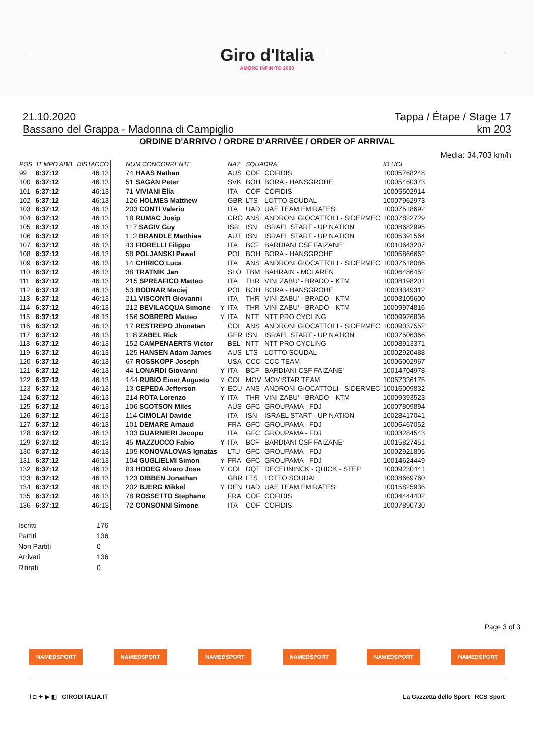Giro d'Italia
AMORE INFINITO 2020
21.10.2020 Tappa / Étape / Stage 17
Bassano del Grappa - Madonna di Campiglio km 203
ORDINE D'ARRIVO / ORDRE D'ARRIVÉE / ORDER OF ARRIVAL
Media: 34,703 km/h
| POS | TEMPO ABB. | DISTACCO | NUM CONCORRENTE | | NAZ | SQUADRA | | ID UCI |
| --- | --- | --- | --- | --- | --- | --- | --- | --- |
| 99 | 6:37:12 | 46:13 | 74 HAAS Nathan | | AUS | COF | COFIDIS | 10005768248 |
| 100 | 6:37:12 | 46:13 | 51 SAGAN Peter | | SVK | BOH | BORA - HANSGROHE | 10005460373 |
| 101 | 6:37:12 | 46:13 | 71 VIVIANI Elia | | ITA | COF | COFIDIS | 10005502914 |
| 102 | 6:37:12 | 46:13 | 126 HOLMES Matthew | | GBR | LTS | LOTTO SOUDAL | 10007962973 |
| 103 | 6:37:12 | 46:13 | 203 CONTI Valerio | | ITA | UAD | UAE TEAM EMIRATES | 10007518692 |
| 104 | 6:37:12 | 46:13 | 18 RUMAC Josip | | CRO | ANS | ANDRONI GIOCATTOLI - SIDERMEC | 10007822729 |
| 105 | 6:37:12 | 46:13 | 117 SAGIV Guy | | ISR | ISN | ISRAEL START - UP NATION | 10008682995 |
| 106 | 6:37:12 | 46:13 | 112 BRANDLE Matthias | | AUT | ISN | ISRAEL START - UP NATION | 10005391564 |
| 107 | 6:37:12 | 46:13 | 43 FIORELLI Filippo | | ITA | BCF | BARDIANI CSF FAIZANE' | 10010643207 |
| 108 | 6:37:12 | 46:13 | 58 POLJANSKI Pawel | | POL | BOH | BORA - HANSGROHE | 10005866662 |
| 109 | 6:37:12 | 46:13 | 14 CHIRICO Luca | | ITA | ANS | ANDRONI GIOCATTOLI - SIDERMEC | 10007518086 |
| 110 | 6:37:12 | 46:13 | 38 TRATNIK Jan | | SLO | TBM | BAHRAIN - MCLAREN | 10006486452 |
| 111 | 6:37:12 | 46:13 | 215 SPREAFICO Matteo | | ITA | THR | VINI ZABU' - BRADO - KTM | 10008198201 |
| 112 | 6:37:12 | 46:13 | 53 BODNAR Maciej | | POL | BOH | BORA - HANSGROHE | 10003349312 |
| 113 | 6:37:12 | 46:13 | 211 VISCONTI Giovanni | | ITA | THR | VINI ZABU' - BRADO - KTM | 10003105600 |
| 114 | 6:37:12 | 46:13 | 212 BEVILACQUA Simone | Y | ITA | THR | VINI ZABU' - BRADO - KTM | 10009974816 |
| 115 | 6:37:12 | 46:13 | 156 SOBRERO Matteo | Y | ITA | NTT | NTT PRO CYCLING | 10009976836 |
| 116 | 6:37:12 | 46:13 | 17 RESTREPO Jhonatan | | COL | ANS | ANDRONI GIOCATTOLI - SIDERMEC | 10009037552 |
| 117 | 6:37:12 | 46:13 | 118 ZABEL Rick | | GER | ISN | ISRAEL START - UP NATION | 10007506366 |
| 118 | 6:37:12 | 46:13 | 152 CAMPENAERTS Victor | | BEL | NTT | NTT PRO CYCLING | 10008913371 |
| 119 | 6:37:12 | 46:13 | 125 HANSEN Adam James | | AUS | LTS | LOTTO SOUDAL | 10002920488 |
| 120 | 6:37:12 | 46:13 | 67 ROSSKOPF Joseph | | USA | CCC | CCC TEAM | 10006002967 |
| 121 | 6:37:12 | 46:13 | 44 LONARDI Giovanni | Y | ITA | BCF | BARDIANI CSF FAIZANE' | 10014704978 |
| 122 | 6:37:12 | 46:13 | 144 RUBIO Einer Augusto | Y | COL | MOV | MOVISTAR TEAM | 10057336175 |
| 123 | 6:37:12 | 46:13 | 13 CEPEDA Jefferson | Y | ECU | ANS | ANDRONI GIOCATTOLI - SIDERMEC | 10016009832 |
| 124 | 6:37:12 | 46:13 | 214 ROTA Lorenzo | Y | ITA | THR | VINI ZABU' - BRADO - KTM | 10009393523 |
| 125 | 6:37:12 | 46:13 | 106 SCOTSON Miles | | AUS | GFC | GROUPAMA - FDJ | 10007809894 |
| 126 | 6:37:12 | 46:13 | 114 CIMOLAI Davide | | ITA | ISN | ISRAEL START - UP NATION | 10028417041 |
| 127 | 6:37:12 | 46:13 | 101 DEMARE Arnaud | | FRA | GFC | GROUPAMA - FDJ | 10006467052 |
| 128 | 6:37:12 | 46:13 | 103 GUARNIERI Jacopo | | ITA | GFC | GROUPAMA - FDJ | 10003284543 |
| 129 | 6:37:12 | 46:13 | 45 MAZZUCCO Fabio | Y | ITA | BCF | BARDIANI CSF FAIZANE' | 10015827451 |
| 130 | 6:37:12 | 46:13 | 105 KONOVALOVAS Ignatas | | LTU | GFC | GROUPAMA - FDJ | 10002921805 |
| 131 | 6:37:12 | 46:13 | 104 GUGLIELMI Simon | Y | FRA | GFC | GROUPAMA - FDJ | 10014624449 |
| 132 | 6:37:12 | 46:13 | 83 HODEG Alvaro Jose | Y | COL | DQT | DECEUNINCK - QUICK - STEP | 10009230441 |
| 133 | 6:37:12 | 46:13 | 123 DIBBEN Jonathan | | GBR | LTS | LOTTO SOUDAL | 10008669760 |
| 134 | 6:37:12 | 46:13 | 202 BJERG Mikkel | Y | DEN | UAD | UAE TEAM EMIRATES | 10015825936 |
| 135 | 6:37:12 | 46:13 | 78 ROSSETTO Stephane | | FRA | COF | COFIDIS | 10004444402 |
| 136 | 6:37:12 | 46:13 | 72 CONSONNI Simone | | ITA | COF | COFIDIS | 10007890730 |
| Iscritti | 176 |
| Partiti | 136 |
| Non Partiti | 0 |
| Arrivati | 136 |
| Ritirati | 0 |
Page 3 of 3
NAMEDSPORT NAMEDSPORT NAMEDSPORT NAMEDSPORT NAMEDSPORT NAMEDSPORT
f ◘ ✦ ▶ ◧ GIRODITALIA.IT La Gazzetta dello Sport RCS Sport